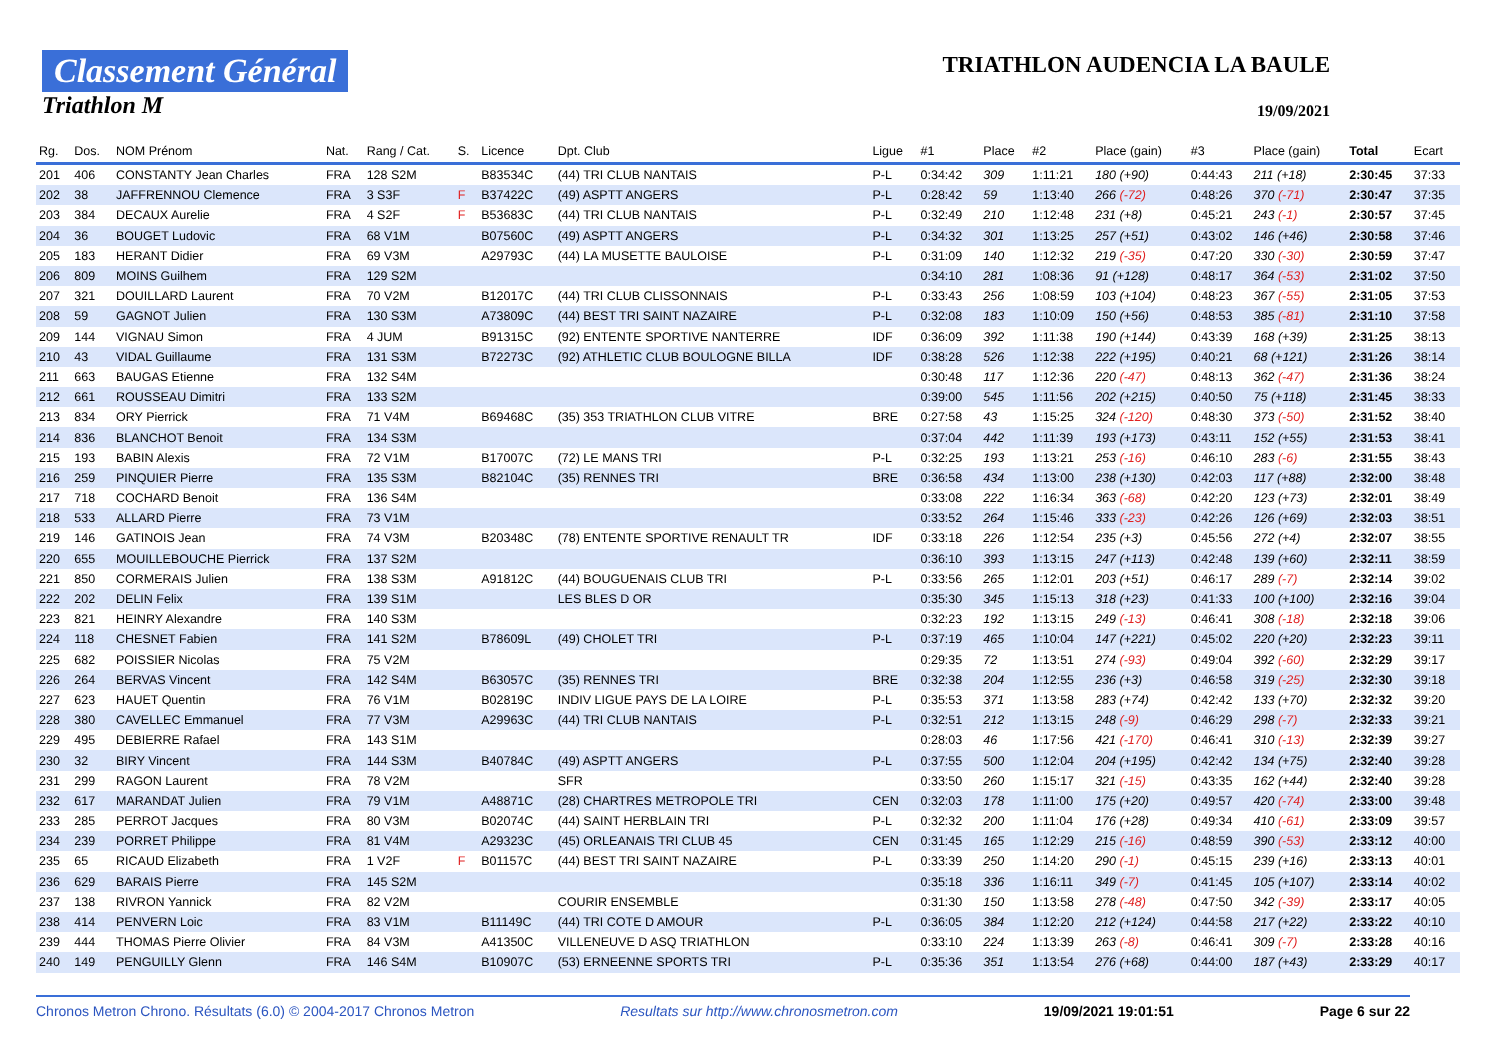Classement Général
Triathlon M
TRIATHLON AUDENCIA LA BAULE
19/09/2021
| Rg. | Dos. | NOM Prénom | Nat. | Rang / Cat. | S. | Licence | Dpt. Club | Ligue | #1 | Place | #2 | Place (gain) | #3 | Place (gain) | Total | Ecart |
| --- | --- | --- | --- | --- | --- | --- | --- | --- | --- | --- | --- | --- | --- | --- | --- | --- |
| 201 | 406 | CONSTANTY Jean Charles | FRA | 128 S2M | | B83534C | (44) TRI CLUB NANTAIS | P-L | 0:34:42 | 309 | 1:11:21 | 180 (+90) | 0:44:43 | 211 (+18) | 2:30:45 | 37:33 |
| 202 | 38 | JAFFRENNOU Clemence | FRA | 3 S3F | F | B37422C | (49) ASPTT ANGERS | P-L | 0:28:42 | 59 | 1:13:40 | 266 (-72) | 0:48:26 | 370 (-71) | 2:30:47 | 37:35 |
| 203 | 384 | DECAUX Aurelie | FRA | 4 S2F | F | B53683C | (44) TRI CLUB NANTAIS | P-L | 0:32:49 | 210 | 1:12:48 | 231 (+8) | 0:45:21 | 243 (-1) | 2:30:57 | 37:45 |
| 204 | 36 | BOUGET Ludovic | FRA | 68 V1M | | B07560C | (49) ASPTT ANGERS | P-L | 0:34:32 | 301 | 1:13:25 | 257 (+51) | 0:43:02 | 146 (+46) | 2:30:58 | 37:46 |
| 205 | 183 | HERANT Didier | FRA | 69 V3M | | A29793C | (44) LA MUSETTE BAULOISE | P-L | 0:31:09 | 140 | 1:12:32 | 219 (-35) | 0:47:20 | 330 (-30) | 2:30:59 | 37:47 |
| 206 | 809 | MOINS Guilhem | FRA | 129 S2M | | | | | 0:34:10 | 281 | 1:08:36 | 91 (+128) | 0:48:17 | 364 (-53) | 2:31:02 | 37:50 |
| 207 | 321 | DOUILLARD Laurent | FRA | 70 V2M | | B12017C | (44) TRI CLUB CLISSONNAIS | P-L | 0:33:43 | 256 | 1:08:59 | 103 (+104) | 0:48:23 | 367 (-55) | 2:31:05 | 37:53 |
| 208 | 59 | GAGNOT Julien | FRA | 130 S3M | | A73809C | (44) BEST TRI SAINT NAZAIRE | P-L | 0:32:08 | 183 | 1:10:09 | 150 (+56) | 0:48:53 | 385 (-81) | 2:31:10 | 37:58 |
| 209 | 144 | VIGNAU Simon | FRA | 4 JUM | | B91315C | (92) ENTENTE SPORTIVE NANTERRE | IDF | 0:36:09 | 392 | 1:11:38 | 190 (+144) | 0:43:39 | 168 (+39) | 2:31:25 | 38:13 |
| 210 | 43 | VIDAL Guillaume | FRA | 131 S3M | | B72273C | (92) ATHLETIC CLUB BOULOGNE BILLA | IDF | 0:38:28 | 526 | 1:12:38 | 222 (+195) | 0:40:21 | 68 (+121) | 2:31:26 | 38:14 |
| 211 | 663 | BAUGAS Etienne | FRA | 132 S4M | | | | | 0:30:48 | 117 | 1:12:36 | 220 (-47) | 0:48:13 | 362 (-47) | 2:31:36 | 38:24 |
| 212 | 661 | ROUSSEAU Dimitri | FRA | 133 S2M | | | | | 0:39:00 | 545 | 1:11:56 | 202 (+215) | 0:40:50 | 75 (+118) | 2:31:45 | 38:33 |
| 213 | 834 | ORY Pierrick | FRA | 71 V4M | | B69468C | (35) 353 TRIATHLON CLUB VITRE | BRE | 0:27:58 | 43 | 1:15:25 | 324 (-120) | 0:48:30 | 373 (-50) | 2:31:52 | 38:40 |
| 214 | 836 | BLANCHOT Benoit | FRA | 134 S3M | | | | | 0:37:04 | 442 | 1:11:39 | 193 (+173) | 0:43:11 | 152 (+55) | 2:31:53 | 38:41 |
| 215 | 193 | BABIN Alexis | FRA | 72 V1M | | B17007C | (72) LE MANS TRI | P-L | 0:32:25 | 193 | 1:13:21 | 253 (-16) | 0:46:10 | 283 (-6) | 2:31:55 | 38:43 |
| 216 | 259 | PINQUIER Pierre | FRA | 135 S3M | | B82104C | (35) RENNES TRI | BRE | 0:36:58 | 434 | 1:13:00 | 238 (+130) | 0:42:03 | 117 (+88) | 2:32:00 | 38:48 |
| 217 | 718 | COCHARD Benoit | FRA | 136 S4M | | | | | 0:33:08 | 222 | 1:16:34 | 363 (-68) | 0:42:20 | 123 (+73) | 2:32:01 | 38:49 |
| 218 | 533 | ALLARD Pierre | FRA | 73 V1M | | | | | 0:33:52 | 264 | 1:15:46 | 333 (-23) | 0:42:26 | 126 (+69) | 2:32:03 | 38:51 |
| 219 | 146 | GATINOIS Jean | FRA | 74 V3M | | B20348C | (78) ENTENTE SPORTIVE RENAULT TR | IDF | 0:33:18 | 226 | 1:12:54 | 235 (+3) | 0:45:56 | 272 (+4) | 2:32:07 | 38:55 |
| 220 | 655 | MOUILLEBOUCHE Pierrick | FRA | 137 S2M | | | | | 0:36:10 | 393 | 1:13:15 | 247 (+113) | 0:42:48 | 139 (+60) | 2:32:11 | 38:59 |
| 221 | 850 | CORMERAIS Julien | FRA | 138 S3M | | A91812C | (44) BOUGUENAIS CLUB TRI | P-L | 0:33:56 | 265 | 1:12:01 | 203 (+51) | 0:46:17 | 289 (-7) | 2:32:14 | 39:02 |
| 222 | 202 | DELIN Felix | FRA | 139 S1M | | | LES BLES D OR | | 0:35:30 | 345 | 1:15:13 | 318 (+23) | 0:41:33 | 100 (+100) | 2:32:16 | 39:04 |
| 223 | 821 | HEINRY Alexandre | FRA | 140 S3M | | | | | 0:32:23 | 192 | 1:13:15 | 249 (-13) | 0:46:41 | 308 (-18) | 2:32:18 | 39:06 |
| 224 | 118 | CHESNET Fabien | FRA | 141 S2M | | B78609L | (49) CHOLET TRI | P-L | 0:37:19 | 465 | 1:10:04 | 147 (+221) | 0:45:02 | 220 (+20) | 2:32:23 | 39:11 |
| 225 | 682 | POISSIER Nicolas | FRA | 75 V2M | | | | | 0:29:35 | 72 | 1:13:51 | 274 (-93) | 0:49:04 | 392 (-60) | 2:32:29 | 39:17 |
| 226 | 264 | BERVAS Vincent | FRA | 142 S4M | | B63057C | (35) RENNES TRI | BRE | 0:32:38 | 204 | 1:12:55 | 236 (+3) | 0:46:58 | 319 (-25) | 2:32:30 | 39:18 |
| 227 | 623 | HAUET Quentin | FRA | 76 V1M | | B02819C | INDIV LIGUE PAYS DE LA LOIRE | P-L | 0:35:53 | 371 | 1:13:58 | 283 (+74) | 0:42:42 | 133 (+70) | 2:32:32 | 39:20 |
| 228 | 380 | CAVELLEC Emmanuel | FRA | 77 V3M | | A29963C | (44) TRI CLUB NANTAIS | P-L | 0:32:51 | 212 | 1:13:15 | 248 (-9) | 0:46:29 | 298 (-7) | 2:32:33 | 39:21 |
| 229 | 495 | DEBIERRE Rafael | FRA | 143 S1M | | | | | 0:28:03 | 46 | 1:17:56 | 421 (-170) | 0:46:41 | 310 (-13) | 2:32:39 | 39:27 |
| 230 | 32 | BIRY Vincent | FRA | 144 S3M | | B40784C | (49) ASPTT ANGERS | P-L | 0:37:55 | 500 | 1:12:04 | 204 (+195) | 0:42:42 | 134 (+75) | 2:32:40 | 39:28 |
| 231 | 299 | RAGON Laurent | FRA | 78 V2M | | | SFR | | 0:33:50 | 260 | 1:15:17 | 321 (-15) | 0:43:35 | 162 (+44) | 2:32:40 | 39:28 |
| 232 | 617 | MARANDAT Julien | FRA | 79 V1M | | A48871C | (28) CHARTRES METROPOLE TRI | CEN | 0:32:03 | 178 | 1:11:00 | 175 (+20) | 0:49:57 | 420 (-74) | 2:33:00 | 39:48 |
| 233 | 285 | PERROT Jacques | FRA | 80 V3M | | B02074C | (44) SAINT HERBLAIN TRI | P-L | 0:32:32 | 200 | 1:11:04 | 176 (+28) | 0:49:34 | 410 (-61) | 2:33:09 | 39:57 |
| 234 | 239 | PORRET Philippe | FRA | 81 V4M | | A29323C | (45) ORLEANAIS TRI CLUB 45 | CEN | 0:31:45 | 165 | 1:12:29 | 215 (-16) | 0:48:59 | 390 (-53) | 2:33:12 | 40:00 |
| 235 | 65 | RICAUD Elizabeth | FRA | 1 V2F | F | B01157C | (44) BEST TRI SAINT NAZAIRE | P-L | 0:33:39 | 250 | 1:14:20 | 290 (-1) | 0:45:15 | 239 (+16) | 2:33:13 | 40:01 |
| 236 | 629 | BARAIS Pierre | FRA | 145 S2M | | | | | 0:35:18 | 336 | 1:16:11 | 349 (-7) | 0:41:45 | 105 (+107) | 2:33:14 | 40:02 |
| 237 | 138 | RIVRON Yannick | FRA | 82 V2M | | | COURIR ENSEMBLE | | 0:31:30 | 150 | 1:13:58 | 278 (-48) | 0:47:50 | 342 (-39) | 2:33:17 | 40:05 |
| 238 | 414 | PENVERN Loic | FRA | 83 V1M | | B11149C | (44) TRI COTE D AMOUR | P-L | 0:36:05 | 384 | 1:12:20 | 212 (+124) | 0:44:58 | 217 (+22) | 2:33:22 | 40:10 |
| 239 | 444 | THOMAS Pierre Olivier | FRA | 84 V3M | | A41350C | VILLENEUVE D ASQ TRIATHLON | | 0:33:10 | 224 | 1:13:39 | 263 (-8) | 0:46:41 | 309 (-7) | 2:33:28 | 40:16 |
| 240 | 149 | PENGUILLY Glenn | FRA | 146 S4M | | B10907C | (53) ERNEENNE SPORTS TRI | P-L | 0:35:36 | 351 | 1:13:54 | 276 (+68) | 0:44:00 | 187 (+43) | 2:33:29 | 40:17 |
Chronos Metron Chrono. Résultats (6.0) © 2004-2017 Chronos Metron Resultats sur http://www.chronosmetron.com 19/09/2021 19:01:51 Page 6 sur 22